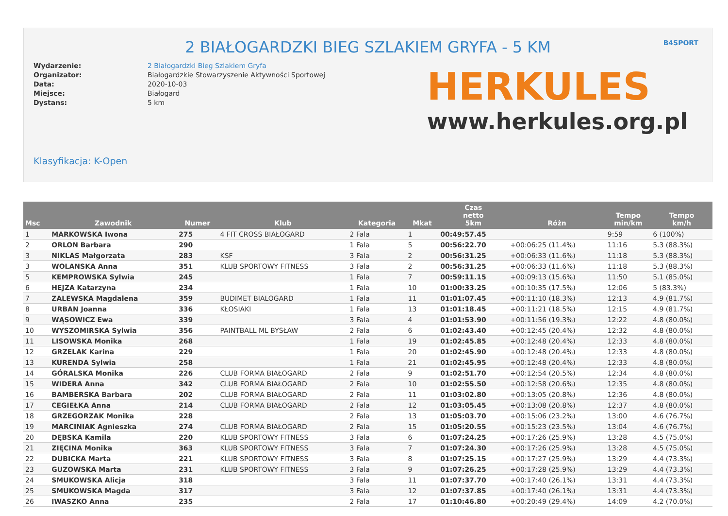2 BIAŁOGARDZKI BIEG SZLAKIEM GRYFA - 5 KM
B4SPORT
Wydarzenie:
Organizator:
Data:
Miejsce:
Dystans:
2 Białogardzki Bieg Szlakiem Gryfa
Białogardzkie Stowarzyszenie Aktywności Sportowej
2020-10-03
Białogard
5 km
HERKULES
www.herkules.org.pl
Klasyfikacja: K-Open
| Msc | Zawodnik | Numer | Klub | Kategoria | Mkat | Czas netto 5km | Różn | Tempo min/km | Tempo km/h |
| --- | --- | --- | --- | --- | --- | --- | --- | --- | --- |
| 1 | MARKOWSKA Iwona | 275 | 4 FIT CROSS BIAŁOGARD | 2 Fala | 1 | 00:49:57.45 | | 9:59 | 6 (100%) |
| 2 | ORLON Barbara | 290 | | 1 Fala | 5 | 00:56:22.70 | +00:06:25 (11.4%) | 11:16 | 5.3 (88.3%) |
| 3 | NIKLAS Małgorzata | 283 | KSF | 3 Fala | 2 | 00:56:31.25 | +00:06:33 (11.6%) | 11:18 | 5.3 (88.3%) |
| 3 | WOLANSKA Anna | 351 | KLUB SPORTOWY FITNESS | 3 Fala | 2 | 00:56:31.25 | +00:06:33 (11.6%) | 11:18 | 5.3 (88.3%) |
| 5 | KEMPROWSKA Sylwia | 245 | | 1 Fala | 7 | 00:59:11.15 | +00:09:13 (15.6%) | 11:50 | 5.1 (85.0%) |
| 6 | HEJZA Katarzyna | 234 | | 1 Fala | 10 | 01:00:33.25 | +00:10:35 (17.5%) | 12:06 | 5 (83.3%) |
| 7 | ZALEWSKA Magdalena | 359 | BUDIMET BIALOGARD | 1 Fala | 11 | 01:01:07.45 | +00:11:10 (18.3%) | 12:13 | 4.9 (81.7%) |
| 8 | URBAN Joanna | 336 | KŁOSIAKI | 1 Fala | 13 | 01:01:18.45 | +00:11:21 (18.5%) | 12:15 | 4.9 (81.7%) |
| 9 | WĄSOWICZ Ewa | 339 | | 3 Fala | 4 | 01:01:53.90 | +00:11:56 (19.3%) | 12:22 | 4.8 (80.0%) |
| 10 | WYSZOMIRSKA Sylwia | 356 | PAINTBALL ML BYSŁAW | 2 Fala | 6 | 01:02:43.40 | +00:12:45 (20.4%) | 12:32 | 4.8 (80.0%) |
| 11 | LISOWSKA Monika | 268 | | 1 Fala | 19 | 01:02:45.85 | +00:12:48 (20.4%) | 12:33 | 4.8 (80.0%) |
| 12 | GRZELAK Karina | 229 | | 1 Fala | 20 | 01:02:45.90 | +00:12:48 (20.4%) | 12:33 | 4.8 (80.0%) |
| 13 | KURENDA Sylwia | 258 | | 1 Fala | 21 | 01:02:45.95 | +00:12:48 (20.4%) | 12:33 | 4.8 (80.0%) |
| 14 | GÓRALSKA Monika | 226 | CLUB FORMA BIAŁOGARD | 2 Fala | 9 | 01:02:51.70 | +00:12:54 (20.5%) | 12:34 | 4.8 (80.0%) |
| 15 | WIDERA Anna | 342 | CLUB FORMA BIAŁOGARD | 2 Fala | 10 | 01:02:55.50 | +00:12:58 (20.6%) | 12:35 | 4.8 (80.0%) |
| 16 | BAMBERSKA Barbara | 202 | CLUB FORMA BIAŁOGARD | 2 Fala | 11 | 01:03:02.80 | +00:13:05 (20.8%) | 12:36 | 4.8 (80.0%) |
| 17 | CEGIEŁKA Anna | 214 | CLUB FORMA BIAŁOGARD | 2 Fala | 12 | 01:03:05.45 | +00:13:08 (20.8%) | 12:37 | 4.8 (80.0%) |
| 18 | GRZEGORZAK Monika | 228 | | 2 Fala | 13 | 01:05:03.70 | +00:15:06 (23.2%) | 13:00 | 4.6 (76.7%) |
| 19 | MARCINIAK Agnieszka | 274 | CLUB FORMA BIAŁOGARD | 2 Fala | 15 | 01:05:20.55 | +00:15:23 (23.5%) | 13:04 | 4.6 (76.7%) |
| 20 | DĘBSKA Kamila | 220 | KLUB SPORTOWY FITNESS | 3 Fala | 6 | 01:07:24.25 | +00:17:26 (25.9%) | 13:28 | 4.5 (75.0%) |
| 21 | ZIĘCINA Monika | 363 | KLUB SPORTOWY FITNESS | 3 Fala | 7 | 01:07:24.30 | +00:17:26 (25.9%) | 13:28 | 4.5 (75.0%) |
| 22 | DUBICKA Marta | 221 | KLUB SPORTOWY FITNESS | 3 Fala | 8 | 01:07:25.15 | +00:17:27 (25.9%) | 13:29 | 4.4 (73.3%) |
| 23 | GUZOWSKA Marta | 231 | KLUB SPORTOWY FITNESS | 3 Fala | 9 | 01:07:26.25 | +00:17:28 (25.9%) | 13:29 | 4.4 (73.3%) |
| 24 | SMUKOWSKA Alicja | 318 | | 3 Fala | 11 | 01:07:37.70 | +00:17:40 (26.1%) | 13:31 | 4.4 (73.3%) |
| 25 | SMUKOWSKA Magda | 317 | | 3 Fala | 12 | 01:07:37.85 | +00:17:40 (26.1%) | 13:31 | 4.4 (73.3%) |
| 26 | IWASZKO Anna | 235 | | 2 Fala | 17 | 01:10:46.80 | +00:20:49 (29.4%) | 14:09 | 4.2 (70.0%) |